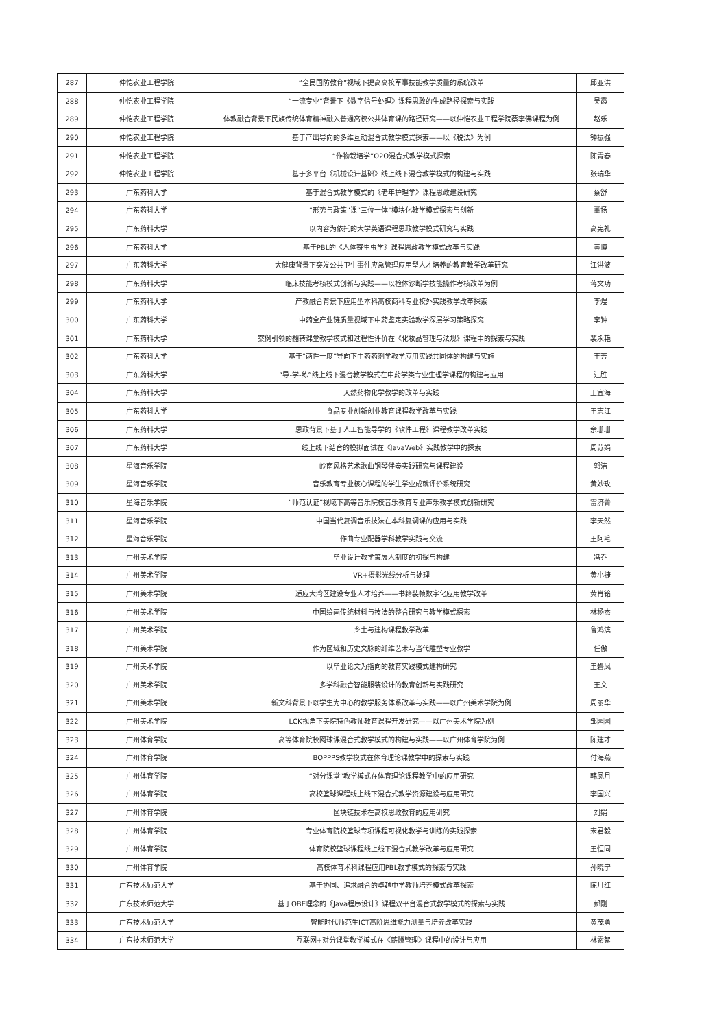| 287 | 仲恺农业工程学院 | “全民国防教育”视域下提高高校军事技能教学质量的系统改革 | 邱亚洪 |
| 288 | 仲恺农业工程学院 | “一流专业”背景下《数字信号处理》课程思政的生成路径探索与实践 | 吴霞 |
| 289 | 仲恺农业工程学院 | 体教融合背景下民族传统体育精神融入普通高校公共体育课的路径研究——以仲恺农业工程学院蔡李佛课程为例 | 赵乐 |
| 290 | 仲恺农业工程学院 | 基于产出导向的多维互动混合式教学模式探索——以《税法》为例 | 钟振强 |
| 291 | 仲恺农业工程学院 | “作物栽培学”O2O混合式教学模式探索 | 陈青春 |
| 292 | 仲恺农业工程学院 | 基于多平台《机械设计基础》线上线下混合教学模式的构建与实践 | 张瑞华 |
| 293 | 广东药科大学 | 基于混合式教学模式的《老年护理学》课程思政建设研究 | 蔡舒 |
| 294 | 广东药科大学 | “形势与政策”课“三位一体”模块化教学模式探索与创新 | 董扬 |
| 295 | 广东药科大学 | 以内容为依托的大学英语课程思政教学模式研究与实践 | 高宪礼 |
| 296 | 广东药科大学 | 基于PBL的《人体寄生虫学》课程思政教学模式改革与实践 | 黄博 |
| 297 | 广东药科大学 | 大健康背景下突发公共卫生事件应急管理应用型人才培养的教育教学改革研究 | 江洪波 |
| 298 | 广东药科大学 | 临床技能考核模式创新与实践——以检体诊断学技能操作考核改革为例 | 蒋文功 |
| 299 | 广东药科大学 | 产教融合背景下应用型本科高校商科专业校外实践教学改革探索 | 李煜 |
| 300 | 广东药科大学 | 中药全产业链质量视域下中药鉴定实验教学深层学习策略探究 | 李钟 |
| 301 | 广东药科大学 | 案例引领的翻转课堂教学模式和过程性评价在《化妆品管理与法规》课程中的探索与实践 | 裴永艳 |
| 302 | 广东药科大学 | 基于“两性一度”导向下中药药剂学教学应用实践共同体的构建与实施 | 王芳 |
| 303 | 广东药科大学 | “导-学-练”线上线下混合教学模式在中药学类专业生理学课程的构建与应用 | 汪胜 |
| 304 | 广东药科大学 | 天然药物化学教学的改革与实践 | 王宜海 |
| 305 | 广东药科大学 | 食品专业创新创业教育课程教学改革与实践 | 王志江 |
| 306 | 广东药科大学 | 思政背景下基于人工智能导学的《软件工程》课程教学改革实践 | 余珊珊 |
| 307 | 广东药科大学 | 线上线下结合的模拟面试在《JavaWeb》实践教学中的探索 | 周苏娟 |
| 308 | 星海音乐学院 | 岭南风格艺术歌曲钢琴伴奏实践研究与课程建设 | 郭洁 |
| 309 | 星海音乐学院 | 音乐教育专业核心课程的学生学业成就评价系统研究 | 黄妙玫 |
| 310 | 星海音乐学院 | “师范认证”视域下高等音乐院校音乐教育专业声乐教学模式创新研究 | 雷济菁 |
| 311 | 星海音乐学院 | 中国当代复调音乐技法在本科复调课的应用与实践 | 李天然 |
| 312 | 星海音乐学院 | 作曲专业配器学科教学实践与交流 | 王阿毛 |
| 313 | 广州美术学院 | 毕业设计教学策展人制度的初探与构建 | 冯乔 |
| 314 | 广州美术学院 | VR+摄影光线分析与处理 | 黄小捷 |
| 315 | 广州美术学院 | 适应大湾区建设专业人才培养——书籍装帧数字化应用教学改革 | 黄肖铭 |
| 316 | 广州美术学院 | 中国绘画传统材料与技法的整合研究与教学模式探索 | 林杨杰 |
| 317 | 广州美术学院 | 乡土与建构课程教学改革 | 鲁鸿滨 |
| 318 | 广州美术学院 | 作为区域和历史文脉的纤维艺术与当代雕塑专业教学 | 任傲 |
| 319 | 广州美术学院 | 以毕业论文为指向的教育实践模式建构研究 | 王碧凤 |
| 320 | 广州美术学院 | 多学科融合智能服装设计的教育创新与实践研究 | 王文 |
| 321 | 广州美术学院 | 新文科背景下以学生为中心的教学服务体系改革与实践——以广州美术学院为例 | 周丽华 |
| 322 | 广州美术学院 | LCK视角下美院特色教师教育课程开发研究——以广州美术学院为例 | 邹园园 |
| 323 | 广州体育学院 | 高等体育院校网球课混合式教学模式的构建与实践——以广州体育学院为例 | 陈建才 |
| 324 | 广州体育学院 | BOPPPS教学模式在体育理论课教学中的探索与实践 | 付海燕 |
| 325 | 广州体育学院 | “对分课堂”教学模式在体育理论课程教学中的应用研究 | 韩凤月 |
| 326 | 广州体育学院 | 高校篮球课程线上线下混合式教学资源建设与应用研究 | 李国兴 |
| 327 | 广州体育学院 | 区块链技术在高校思政教育的应用研究 | 刘娟 |
| 328 | 广州体育学院 | 专业体育院校篮球专项课程可视化教学与训练的实践探索 | 宋君毅 |
| 329 | 广州体育学院 | 体育院校篮球课程线上线下混合式教学改革与应用研究 | 王恒同 |
| 330 | 广州体育学院 | 高校体育术科课程应用PBL教学模式的探索与实践 | 孙晓宁 |
| 331 | 广东技术师范大学 | 基于协同、追求融合的卓越中学教师培养模式改革探索 | 陈月红 |
| 332 | 广东技术师范大学 | 基于OBE理念的《Java程序设计》课程双平台混合式教学模式的探索与实践 | 郝刚 |
| 333 | 广东技术师范大学 | 智能时代师范生ICT高阶思维能力测量与培养改革实践 | 黄茂勇 |
| 334 | 广东技术师范大学 | 互联网+对分课堂教学模式在《薪酬管理》课程中的设计与应用 | 林素絮 |